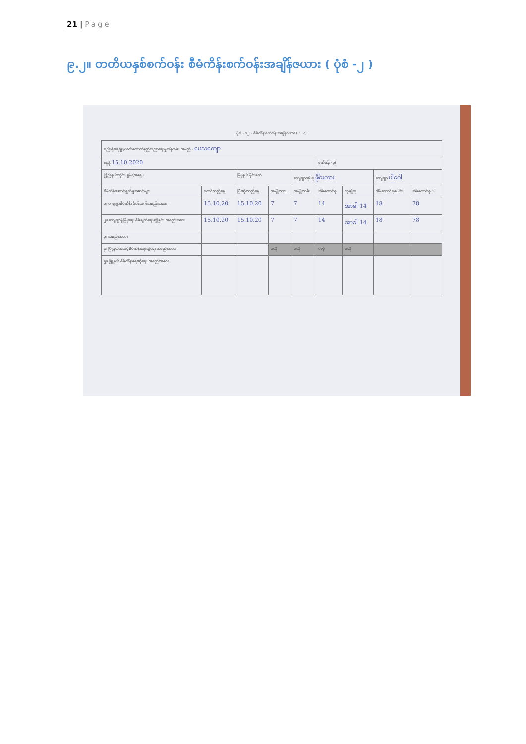21 | Page
၉.၂။ တတိယနှစ်စက်ဝန်း စီမံကိန်းစက်ဝန်းအချိန်ဇယား ( ပုံစံ -၂ )
ပုံစံ - ၀၂ - စီမံကိန်းစက်ဝန်းအချိန်ဇယား (PC 2)
| စည်းရုံးရေးမှူး/လက်တောက်နည်းပညာရေးမှူးဝန်ထမ်း အမည် - ပေသကျော | | | | | | | | |
| နေ့စွဲ 15.10.2020 | | | | | စက်ဝန်း (၃) | | | |
| ပြည်နယ်/တိုင်း ရှမ်း(အရှေ့) | | မြို့နယ် မိုင်းခတ် | | ကျေးရွာအုပ်စု ဖိုင်းကား | | | ကျေးရွာ ပါဂေါ | |
| စီမံကိန်းဆောင်ရွက်မှုအဆင့်များ | စတင်သည့်နေ့ | ပြီးဆုံးသည့်နေ့ | အမျိုးသား | အမျိုးသမီး | အိမ်ထောင်စု | လူမျိုးစု | အိမ်ထောင်စုပေါင်း | အိမ်ထောင်စု % |
| ၁။ ကျေးရွာစီမံကိန်း မိတ်ဆက်အစည်းအဝေး | 15.10.20 | 15.10.20 | 7 | 7 | 14 | အာခါ 14 | 18 | 78 |
| ၂။ ကျေးရွာဖွံ့ဖြိုးရေး စီမံချက်ရေးဆွဲခြင်း အစည်းအဝေး | 15.10.20 | 15.10.20 | 7 | 7 | 14 | အာခါ 14 | 18 | 78 |
| ၃။ အစည်းအဝေး | | | | | | | | |
| ၄။ မြို့နယ်အဆင့်စီမံကိန်းရေးဆွဲရေး အစည်းအဝေး | | | မလို | မလို | မလို | မလို | | |
| ၅။ မြို့နယ် စီမံကိန်းရေးဆွဲရေး အစည်းအဝေး | | | | | | | | |